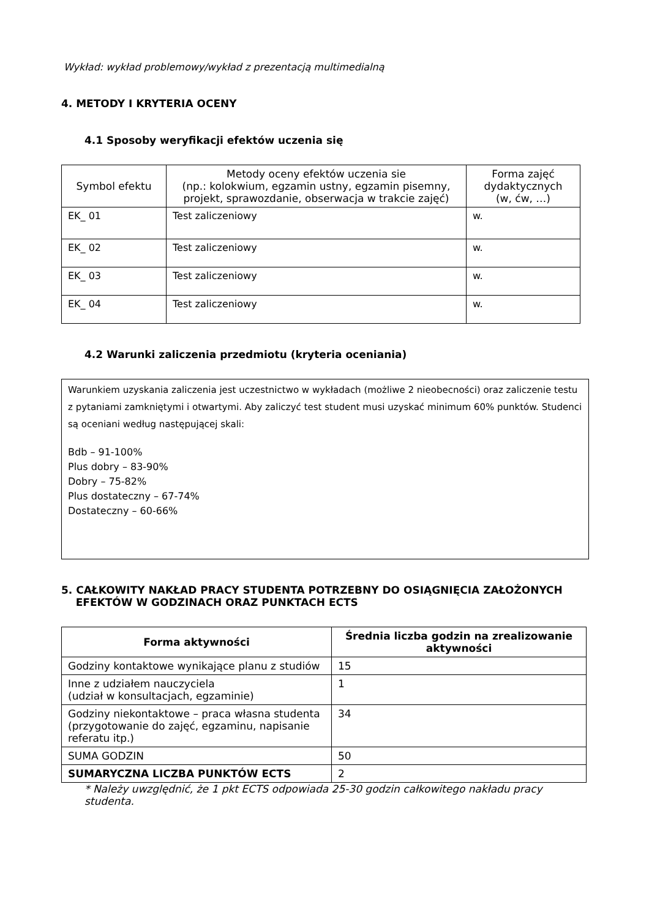Wykład: wykład problemowy/wykład z prezentacją multimedialną
4. METODY I KRYTERIA OCENY
4.1 Sposoby weryfikacji efektów uczenia się
| Symbol efektu | Metody oceny efektów uczenia sie (np.: kolokwium, egzamin ustny, egzamin pisemny, projekt, sprawozdanie, obserwacja w trakcie zajęć) | Forma zajęć dydaktycznych (w, ćw, …) |
| --- | --- | --- |
| EK_ 01 | Test zaliczeniowy | w. |
| EK_ 02 | Test zaliczeniowy | w. |
| EK_ 03 | Test zaliczeniowy | w. |
| EK_ 04 | Test zaliczeniowy | w. |
4.2 Warunki zaliczenia przedmiotu (kryteria oceniania)
Warunkiem uzyskania zaliczenia jest uczestnictwo w wykładach (możliwe 2 nieobecności) oraz zaliczenie testu z pytaniami zamkniętymi i otwartymi. Aby zaliczyć test student musi uzyskać minimum 60% punktów. Studenci są oceniani według następującej skali:
Bdb – 91-100%
Plus dobry – 83-90%
Dobry – 75-82%
Plus dostateczny – 67-74%
Dostateczny – 60-66%
5. CAŁKOWITY NAKŁAD PRACY STUDENTA POTRZEBNY DO OSIĄGNIĘCIA ZAŁOŻONYCH
EFEKTÓW W GODZINACH ORAZ PUNKTACH ECTS
| Forma aktywności | Średnia liczba godzin na zrealizowanie aktywności |
| --- | --- |
| Godziny kontaktowe wynikające planu z studiów | 15 |
| Inne z udziałem nauczyciela (udział w konsultacjach, egzaminie) | 1 |
| Godziny niekontaktowe – praca własna studenta (przygotowanie do zajęć, egzaminu, napisanie referatu itp.) | 34 |
| SUMA GODZIN | 50 |
| SUMARYCZNA LICZBA PUNKTÓW ECTS | 2 |
* Należy uwzględnić, że 1 pkt ECTS odpowiada 25-30 godzin całkowitego nakładu pracy studenta.